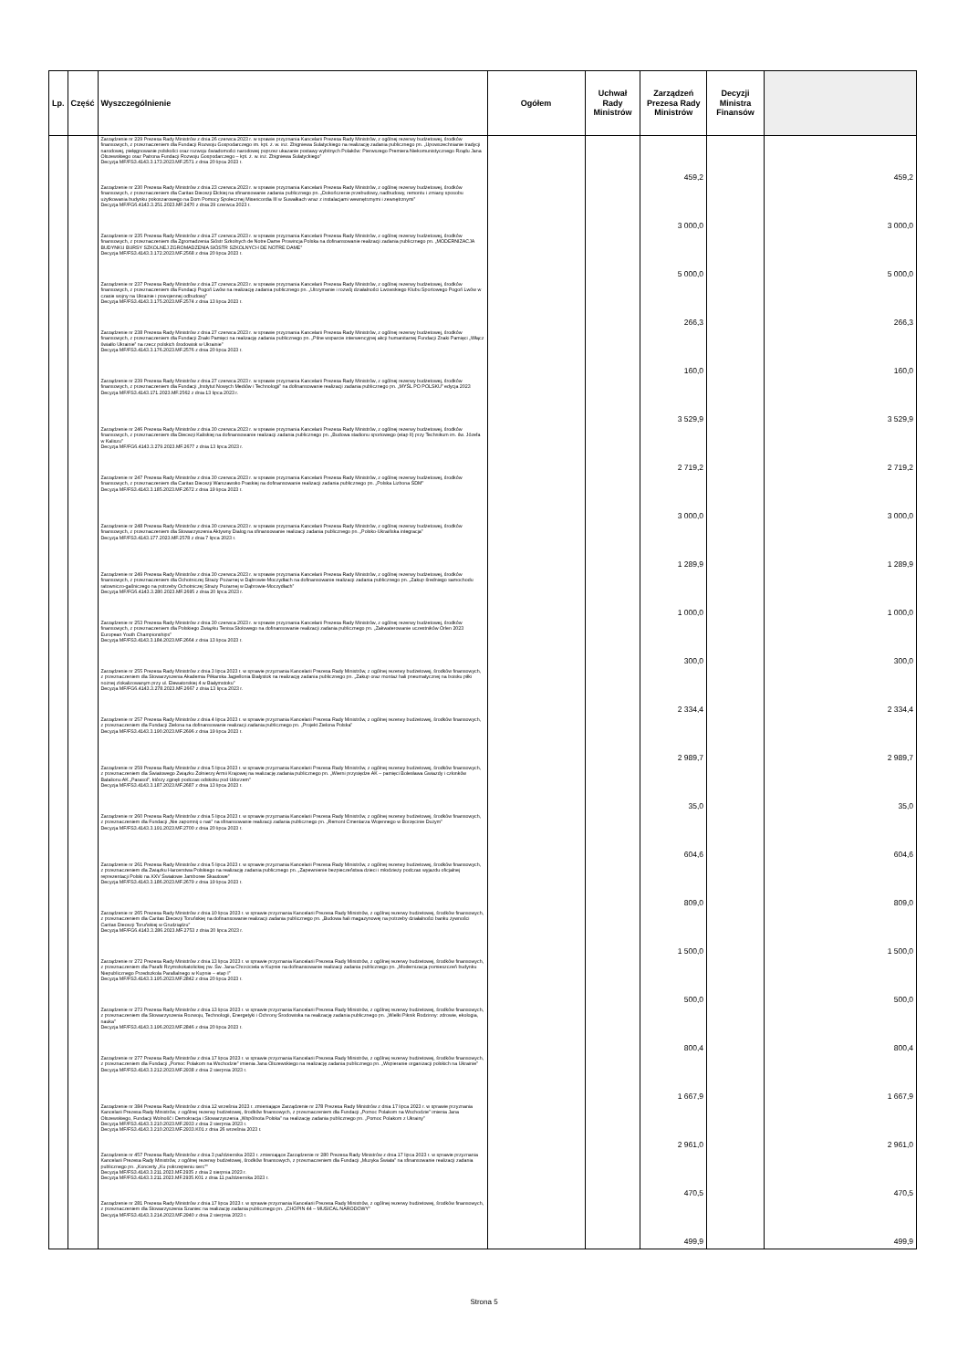| Lp. | Część | Wyszczególnienie | Ogółem | Uchwał Rady Ministrów | Zarządzeń Prezesa Rady Ministrów | Decyzji Ministra Finansów | |
| --- | --- | --- | --- | --- | --- | --- | --- |
| | | Zarządzenie nr 229 Prezesa Rady Ministrów z dnia 26 czerwca 2023 r. w sprawie przyznania Kancelarii Prezesa Rady Ministrów, z ogólnej rezerwy budżetowej, środków finansowych, z przeznaczeniem dla Fundacji Rozwoju Gospodarczego im. kpt. ż. w. inż. Zbigniewa Sulatyckiego na realizację zadania publicznego pn. „Upowszechnianie tradycji narodowej, pielęgnowanie polskości oraz rozwoju świadomości narodowej poprzez ukazanie postawy wybitnych Polaków: Pierwszego Premiera Niekomunistycznego Rządu Jana Olszewskiego oraz Patrona Fundacji Rozwoju Gospodarczego – kpt. ż. w. inż. Zbigniewa Sulatyckiego” Decyzja MF/FS3.4143.3.173.2023.MF.2571 z dnia 20 lipca 2023 r. | | | 459,2 | | 459,2 |
| | | Zarządzenie nr 230 Prezesa Rady Ministrów z dnia 23 czerwca 2023 r. w sprawie przyznania Kancelarii Prezesa Rady Ministrów, z ogólnej rezerwy budżetowej, środków finansowych, z przeznaczeniem dla Caritas Diecezji Ełckiej na sfinansowanie zadania publicznego pn. „Dokończenie przebudowy, nadbudowy, remontu i zmiany sposobu użytkowania budynku pokoszarowego na Dom Pomocy Społecznej Misericordia III w Suwałkach wraz z instalacjami wewnętrznymi i zewnętrznymi” Decyzja MF/FG6.4143.3.251.2023.MF.2470 z dnia 29 czerwca 2023 r. | | | 3 000,0 | | 3 000,0 |
| | | Zarządzenie nr 235 Prezesa Rady Ministrów z dnia 27 czerwca 2023 r. w sprawie przyznania Kancelarii Prezesa Rady Ministrów, z ogólnej rezerwy budżetowej, środków finansowych, z przeznaczeniem dla Zgromadzenia Sióstr Szkolnych de Notre Dame Prowincja Polska na dofinansowanie realizacji zadania publicznego pn. „MODERNIZACJA BUDYNKU BURSY SZKOLNEJ ZGROMADZENIA SIÓSTR SZKOLNYCH DE NOTRE DAME” Decyzja MF/FS3.4143.3.172.2023.MF.2568 z dnia 20 lipca 2023 r. | | | 5 000,0 | | 5 000,0 |
| | | Zarządzenie nr 237 Prezesa Rady Ministrów z dnia 27 czerwca 2023 r. w sprawie przyznania Kancelarii Prezesa Rady Ministrów, z ogólnej rezerwy budżetowej, środków finansowych, z przeznaczeniem dla Fundacji Pogoń Lwów na realizację zadania publicznego pn. „Utrzymanie i rozwój działalności Lwowskiego Klubu Sportowego Pogoń Lwów w czasie wojny na Ukrainie i powojennej odbudowy” Decyzja MF/FS3.4143.3.175.2023.MF.2574 z dnia 13 lipca 2023 r. | | | 266,3 | | 266,3 |
| | | Zarządzenie nr 238 Prezesa Rady Ministrów z dnia 27 czerwca 2023 r. w sprawie przyznania Kancelarii Prezesa Rady Ministrów, z ogólnej rezerwy budżetowej, środków finansowych, z przeznaczeniem dla Fundacji Znaki Pamięci na realizację zadania publicznego pn. „Pilne wsparcie interwencyjnej akcji humanitarnej Fundacji Znaki Pamięci „Włącz światło Ukrainie” na rzecz polskich środowisk w Ukrainie” Decyzja MF/FS3.4143.3.176.2023.MF.2576 z dnia 20 lipca 2023 r. | | | 160,0 | | 160,0 |
| | | Zarządzenie nr 239 Prezesa Rady Ministrów z dnia 27 czerwca 2023 r. w sprawie przyznania Kancelarii Prezesa Rady Ministrów, z ogólnej rezerwy budżetowej, środków finansowych, z przeznaczeniem dla Fundacji „Instytut Nowych Mediów i Technologii” na dofinansowanie realizacji zadania publicznego pn. „MYŚL PO POLSKU” edycja 2023 Decyzja MF/FS3.4143.171.2023.MF.2562 z dnia 13 lipca 2023 r. | | | 3 529,9 | | 3 529,9 |
| | | Zarządzenie nr 246 Prezesa Rady Ministrów z dnia 30 czerwca 2023 r. w sprawie przyznania Kancelarii Prezesa Rady Ministrów, z ogólnej rezerwy budżetowej, środków finansowych, z przeznaczeniem dla Diecezji Kaliskiej na dofinansowanie realizacji zadania publicznego pn. „Budowa stadionu sportowego (etap II) przy Technikum im. św. Józefa w Kaliszu” Decyzja MF/FG6.4143.3.279.2023.MF.2677 z dnia 13 lipca 2023 r. | | | 2 719,2 | | 2 719,2 |
| | | Zarządzenie nr 247 Prezesa Rady Ministrów z dnia 30 czerwca 2023 r. w sprawie przyznania Kancelarii Prezesa Rady Ministrów, z ogólnej rezerwy budżetowej, środków finansowych, z przeznaczeniem dla Caritas Diecezji Warszawsko Praskiej na dofinansowanie realizacji zadania publicznego pn. „Polska Lizbona ŚDM” Decyzja MF/FS3.4143.3.185.2023.MF.2672 z dnia 19 lipca 2023 r. | | | 3 000,0 | | 3 000,0 |
| | | Zarządzenie nr 248 Prezesa Rady Ministrów z dnia 30 czerwca 2023 r. w sprawie przyznania Kancelarii Prezesa Rady Ministrów, z ogólnej rezerwy budżetowej, środków finansowych, z przeznaczeniem dla Stowarzyszenia Aktywny Dialog na sfinansowanie realizacji zadania publicznego pn. „Polsko-Ukraińska integracja” Decyzja MF/FS3.4143.177.2023.MF.2578 z dnia 7 lipca 2023 r. | | | 1 289,9 | | 1 289,9 |
| | | Zarządzenie nr 249 Prezesa Rady Ministrów z dnia 30 czerwca 2023 r. w sprawie przyznania Kancelarii Prezesa Rady Ministrów, z ogólnej rezerwy budżetowej, środków finansowych, z przeznaczeniem dla Ochotniczej Straży Pożarnej w Dąbrowie-Moczydłach na dofinansowanie realizacji zadania publicznego pn. „Zakup średniego samochodu ratowniczo-gaśniczego na potrzeby Ochotniczej Straży Pożarnej w Dąbrowie-Moczydłach” Decyzja MF/FG6.4143.3.280.2023.MF.2695 z dnia 20 lipca 2023 r. | | | 1 000,0 | | 1 000,0 |
| | | Zarządzenie nr 253 Prezesa Rady Ministrów z dnia 30 czerwca 2023 r. w sprawie przyznania Kancelarii Prezesa Rady Ministrów, z ogólnej rezerwy budżetowej, środków finansowych, z przeznaczeniem dla Polskiego Związku Tenisa Stołowego na dofinansowanie realizacji zadania publicznego pn. „Zakwaterowanie uczestników Orlen 2023 European Youth Championships” Decyzja MF/FS3.4143.3.184.2023.MF.2664 z dnia 13 lipca 2023 r. | | | 300,0 | | 300,0 |
| | | Zarządzenie nr 255 Prezesa Rady Ministrów z dnia 3 lipca 2023 r. w sprawie przyznania Kancelarii Prezesa Rady Ministrów, z ogólnej rezerwy budżetowej, środków finansowych, z przeznaczeniem dla Stowarzyszenia Akademia Piłkarska Jagiellonia Białystok na realizację zadania publicznego pn. „Zakup oraz montaż hali pneumatycznej na boisku piłki nożnej zlokalizowanym przy ul. Elewatorskiej 4 w Białymstoku” Decyzja MF/FG6.4143.3.278.2023.MF.2667 z dnia 13 lipca 2023 r. | | | 2 334,4 | | 2 334,4 |
| | | Zarządzenie nr 257 Prezesa Rady Ministrów z dnia 4 lipca 2023 r. w sprawie przyznania Kancelarii Prezesa Rady Ministrów, z ogólnej rezerwy budżetowej, środków finansowych, z przeznaczeniem dla Fundacji Zielona na dofinansowanie realizacji zadania publicznego pn. „Projekt Zielona Polska” Decyzja MF/FS3.4143.3.190.2023.MF.2696 z dnia 19 lipca 2023 r. | | | 2 989,7 | | 2 989,7 |
| | | Zarządzenie nr 259 Prezesa Rady Ministrów z dnia 5 lipca 2023 r. w sprawie przyznania Kancelarii Prezesa Rady Ministrów, z ogólnej rezerwy budżetowej, środków finansowych, z przeznaczeniem dla Światowego Związku Żołnierzy Armii Krajowej na realizację zadania publicznego pn. „Wierni przysiędze AK – pamięci Bolesława Gwiazdy i członków Batalionu AK „Parasol”, którzy zginęli podczas odskoku pod Udorzem” Decyzja MF/FS3.4143.3.187.2023.MF.2687 z dnia 13 lipca 2023 r. | | | 35,0 | | 35,0 |
| | | Zarządzenie nr 260 Prezesa Rady Ministrów z dnia 5 lipca 2023 r. w sprawie przyznania Kancelarii Prezesa Rady Ministrów, z ogólnej rezerwy budżetowej, środków finansowych, z przeznaczeniem dla Fundacji „Nie zapomnij o nas” na sfinansowanie realizacji zadania publicznego pn. „Remont Cmentarza Wojennego w Borzęcinie Dużym” Decyzja MF/FS3.4143.3.191.2023.MF.2700 z dnia 20 lipca 2023 r. | | | 604,6 | | 604,6 |
| | | Zarządzenie nr 261 Prezesa Rady Ministrów z dnia 5 lipca 2023 r. w sprawie przyznania Kancelarii Prezesa Rady Ministrów, z ogólnej rezerwy budżetowej, środków finansowych, z przeznaczeniem dla Związku Harcerstwa Polskiego na realizację zadania publicznego pn. „Zapewnienie bezpieczeństwa dzieci i młodzieży podczas wyjazdu oficjalnej reprezentacji Polski na XXV Światowe Jamboree Skautowe” Decyzja MF/FS3.4143.3.186.2023.MF.2679 z dnia 19 lipca 2023 r. | | | 809,0 | | 809,0 |
| | | Zarządzenie nr 265 Prezesa Rady Ministrów z dnia 10 lipca 2023 r. w sprawie przyznania Kancelarii Prezesa Rady Ministrów, z ogólnej rezerwy budżetowej, środków finansowych, z przeznaczeniem dla Caritas Diecezji Toruńskiej na dofinansowanie realizacji zadania publicznego pn. „Budowa hali magazynowej na potrzeby działalności banku żywności Caritas Diecezji Toruńskiej w Grudziądzu” Decyzja MF/FG6.4143.3.286.2023.MF.2753 z dnia 20 lipca 2023 r. | | | 1 500,0 | | 1 500,0 |
| | | Zarządzenie nr 272 Prezesa Rady Ministrów z dnia 13 lipca 2023 r. w sprawie przyznania Kancelarii Prezesa Rady Ministrów, z ogólnej rezerwy budżetowej, środków finansowych, z przeznaczeniem dla Parafii Rzymskokatolickiej pw. Św. Jana Chrzciciela w Kupnie na dofinansowanie realizacji zadania publicznego pn. „Modernizacja pomieszczeń budynku Niepublicznego Przedszkola Parafialnego w Kupnie – etap I” Decyzja MF/FS3.4143.3.195.2023.MF.2842 z dnia 20 lipca 2023 r. | | | 500,0 | | 500,0 |
| | | Zarządzenie nr 273 Prezesa Rady Ministrów z dnia 13 lipca 2023 r. w sprawie przyznania Kancelarii Prezesa Rady Ministrów, z ogólnej rezerwy budżetowej, środków finansowych, z przeznaczeniem dla Stowarzyszenia Rozwoju, Technologii, Energetyki i Ochrony Środowiska na realizację zadania publicznego pn. „Wielki Piknik Rodzinny: zdrowie, ekologia, nauka” Decyzja MF/FS3.4143.3.196.2023.MF.2846 z dnia 20 lipca 2023 r. | | | 800,4 | | 800,4 |
| | | Zarządzenie nr 277 Prezesa Rady Ministrów z dnia 17 lipca 2023 r. w sprawie przyznania Kancelarii Prezesa Rady Ministrów, z ogólnej rezerwy budżetowej, środków finansowych, z przeznaczeniem dla Fundacji „Pomoc Polakom na Wschodzie” imienia Jana Olszewskiego na realizację zadania publicznego pn. „Wspieranie organizacji polskich na Ukrainie” Decyzja MF/FS3.4143.3.212.2023.MF.2938 z dnia 2 sierpnia 2023 r. | | | 1 667,9 | | 1 667,9 |
| | | Zarządzenie nr 384 Prezesa Rady Ministrów z dnia 12 września 2023 r. zmieniające Zarządzenie nr 278 Prezesa Rady Ministrów z dnia 17 lipca 2023 r. w sprawie przyznania Kancelarii Prezesa Rady Ministrów, z ogólnej rezerwy budżetowej, środków finansowych, z przeznaczeniem dla Fundacji „Pomoc Polakom na Wschodzie” imienia Jana Olszewskiego, Fundacji Wolność i Demokracja i Stowarzyszenia „Wspólnota Polska” na realizację zadania publicznego pn. „Pomoc Polakom z Ukrainy” Decyzja MF/FS3.4143.3.210.2023.MF.2933 z dnia 2 sierpnia 2023 r. Decyzja MF/FS3.4143.3.210.2023.MF.2933.K01 z dnia 26 września 2023 r. | | | 2 961,0 | | 2 961,0 |
| | | Zarządzenie nr 457 Prezesa Rady Ministrów z dnia 3 października 2023 r. zmieniające Zarządzenie nr 280 Prezesa Rady Ministrów z dnia 17 lipca 2023 r. w sprawie przyznania Kancelarii Prezesa Rady Ministrów, z ogólnej rezerwy budżetowej, środków finansowych, z przeznaczeniem dla Fundacji „Muzyka Świata” na sfinansowanie realizacji zadania publicznego pn. „Koncerty „Ku pokrzepieniu serc”” Decyzja MF/FS3.4143.3.211.2023.MF.2935 z dnia 2 sierpnia 2023 r. Decyzja MF/FS3.4143.3.211.2023.MF.2935.K01 z dnia 11 października 2023 r. | | | 470,5 | | 470,5 |
| | | Zarządzenie nr 281 Prezesa Rady Ministrów z dnia 17 lipca 2023 r. w sprawie przyznania Kancelarii Prezesa Rady Ministrów, z ogólnej rezerwy budżetowej, środków finansowych, z przeznaczeniem dla Stowarzyszenia Szaniec na realizację zadania publicznego pn. „CHOPIN 44 – MUSICAL NARODOWY” Decyzja MF/FS3.4143.3.214.2023.MF.2940 z dnia 2 sierpnia 2023 r. | | | 499,9 | | 499,9 |
Strona 5